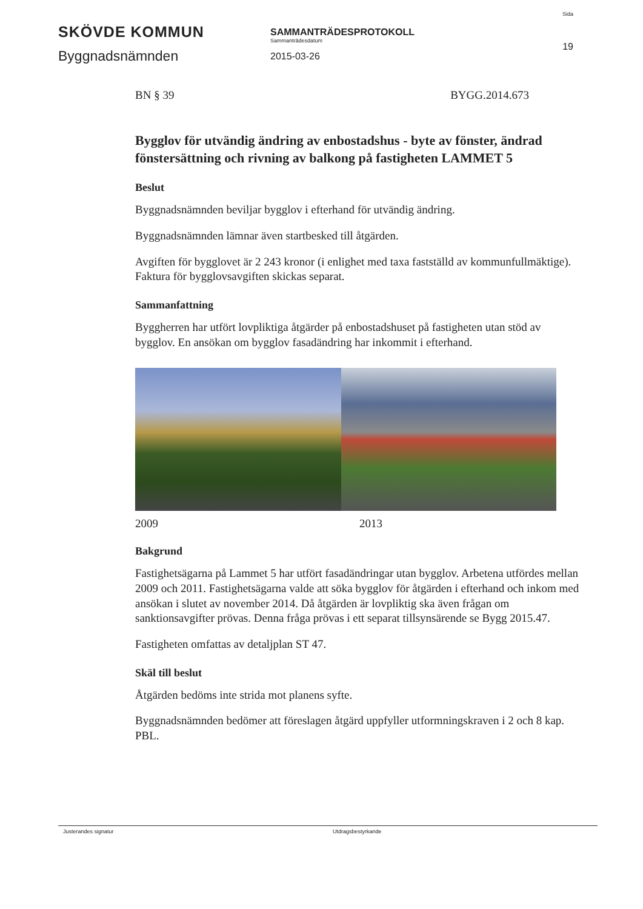SKÖVDE KOMMUN
Byggnadsnämnden
SAMMANTRÄDESPROTOKOLL
Sammanträdesdatum
2015-03-26
Sida
19
BN § 39 BYGG.2014.673
Bygglov för utvändig ändring av enbostadshus - byte av fönster, ändrad fönstersättning och rivning av balkong på fastigheten LAMMET 5
Beslut
Byggnadsnämnden beviljar bygglov i efterhand för utvändig ändring.
Byggnadsnämnden lämnar även startbesked till åtgärden.
Avgiften för bygglovet är 2 243 kronor (i enlighet med taxa fastställd av kommunfullmäktige). Faktura för bygglovsavgiften skickas separat.
Sammanfattning
Byggherren har utfört lovpliktiga åtgärder på enbostadshuset på fastigheten utan stöd av bygglov. En ansökan om bygglov fasadändring har inkommit i efterhand.
2009 2013
Bakgrund
Fastighetsägarna på Lammet 5 har utfört fasadändringar utan bygglov. Arbetena utfördes mellan 2009 och 2011. Fastighetsägarna valde att söka bygglov för åtgärden i efterhand och inkom med ansökan i slutet av november 2014. Då åtgärden är lovpliktig ska även frågan om sanktionsavgifter prövas. Denna fråga prövas i ett separat tillsynsärende se Bygg 2015.47.
Fastigheten omfattas av detaljplan ST 47.
Skäl till beslut
Åtgärden bedöms inte strida mot planens syfte.
Byggnadsnämnden bedömer att föreslagen åtgärd uppfyller utformningskraven i 2 och 8 kap. PBL.
Justerandes signatur Utdragsbestyrkande